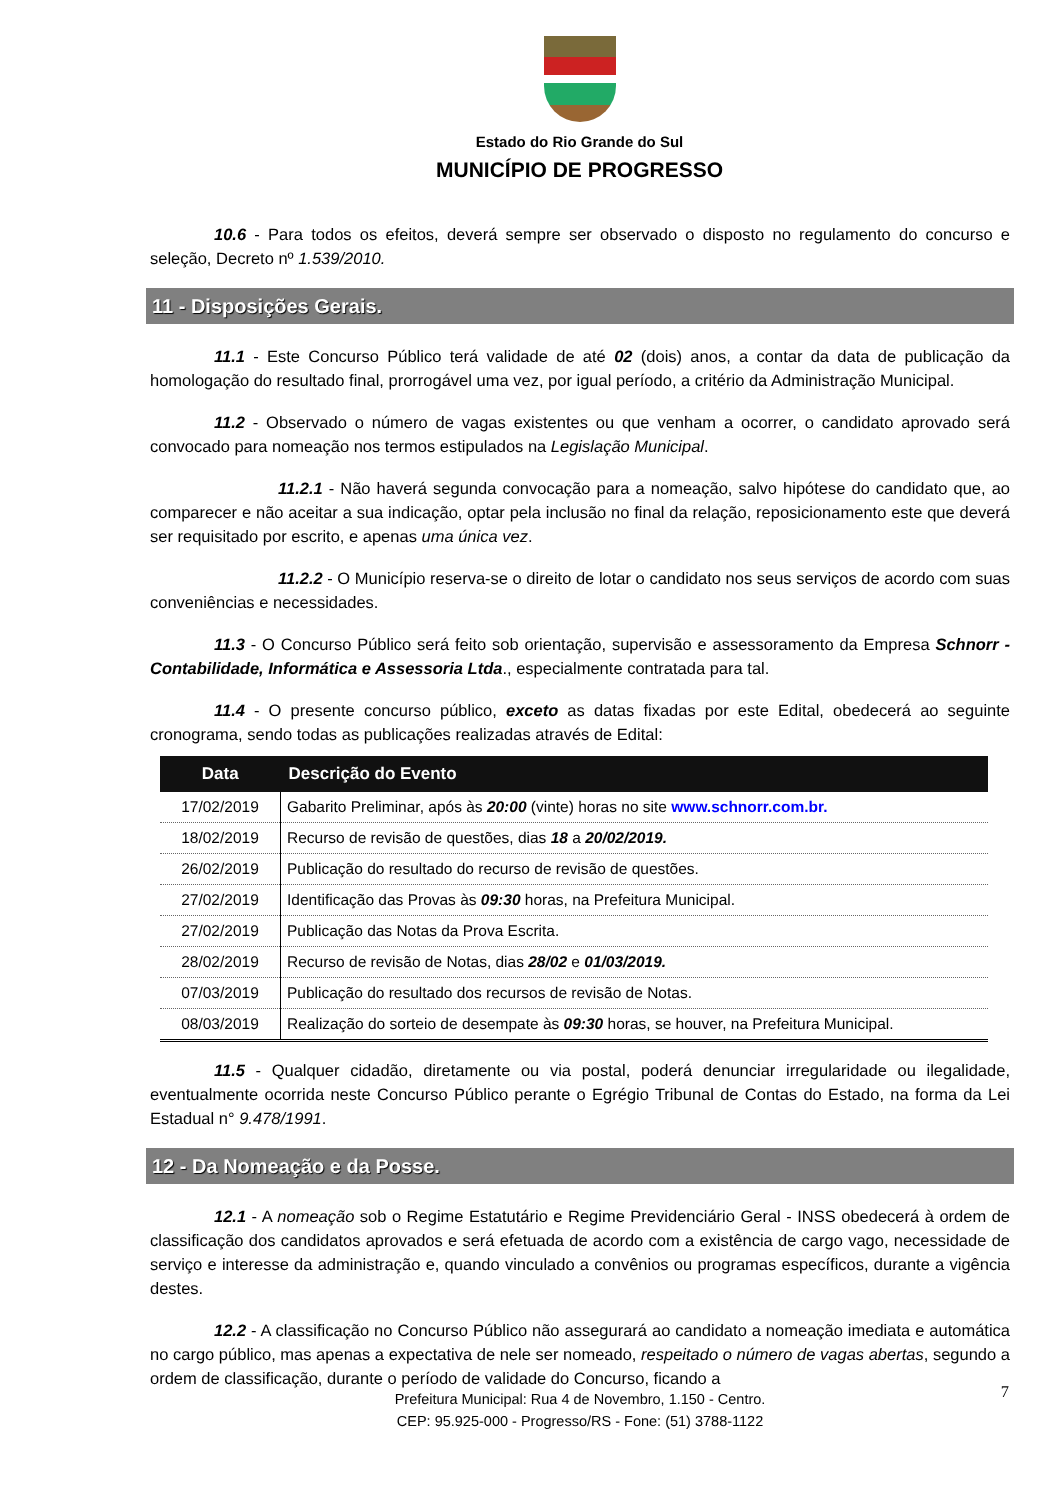Estado do Rio Grande do Sul
MUNICÍPIO DE PROGRESSO
10.6 - Para todos os efeitos, deverá sempre ser observado o disposto no regulamento do concurso e seleção, Decreto nº 1.539/2010.
11 - Disposições Gerais.
11.1 - Este Concurso Público terá validade de até 02 (dois) anos, a contar da data de publicação da homologação do resultado final, prorrogável uma vez, por igual período, a critério da Administração Municipal.
11.2 - Observado o número de vagas existentes ou que venham a ocorrer, o candidato aprovado será convocado para nomeação nos termos estipulados na Legislação Municipal.
11.2.1 - Não haverá segunda convocação para a nomeação, salvo hipótese do candidato que, ao comparecer e não aceitar a sua indicação, optar pela inclusão no final da relação, reposicionamento este que deverá ser requisitado por escrito, e apenas uma única vez.
11.2.2 - O Município reserva-se o direito de lotar o candidato nos seus serviços de acordo com suas conveniências e necessidades.
11.3 - O Concurso Público será feito sob orientação, supervisão e assessoramento da Empresa Schnorr - Contabilidade, Informática e Assessoria Ltda., especialmente contratada para tal.
11.4 - O presente concurso público, exceto as datas fixadas por este Edital, obedecerá ao seguinte cronograma, sendo todas as publicações realizadas através de Edital:
| Data | Descrição do Evento |
| --- | --- |
| 17/02/2019 | Gabarito Preliminar, após às 20:00 (vinte) horas no site www.schnorr.com.br. |
| 18/02/2019 | Recurso de revisão de questões, dias 18 a 20/02/2019. |
| 26/02/2019 | Publicação do resultado do recurso de revisão de questões. |
| 27/02/2019 | Identificação das Provas às 09:30 horas, na Prefeitura Municipal. |
| 27/02/2019 | Publicação das Notas da Prova Escrita. |
| 28/02/2019 | Recurso de revisão de Notas, dias 28/02 e 01/03/2019. |
| 07/03/2019 | Publicação do resultado dos recursos de revisão de Notas. |
| 08/03/2019 | Realização do sorteio de desempate às 09:30 horas, se houver, na Prefeitura Municipal. |
11.5 - Qualquer cidadão, diretamente ou via postal, poderá denunciar irregularidade ou ilegalidade, eventualmente ocorrida neste Concurso Público perante o Egrégio Tribunal de Contas do Estado, na forma da Lei Estadual n° 9.478/1991.
12 - Da Nomeação e da Posse.
12.1 - A nomeação sob o Regime Estatutário e Regime Previdenciário Geral - INSS obedecerá à ordem de classificação dos candidatos aprovados e será efetuada de acordo com a existência de cargo vago, necessidade de serviço e interesse da administração e, quando vinculado a convênios ou programas específicos, durante a vigência destes.
12.2 - A classificação no Concurso Público não assegurará ao candidato a nomeação imediata e automática no cargo público, mas apenas a expectativa de nele ser nomeado, respeitado o número de vagas abertas, segundo a ordem de classificação, durante o período de validade do Concurso, ficando a
7
Prefeitura Municipal: Rua 4 de Novembro, 1.150 - Centro.
CEP: 95.925-000 - Progresso/RS - Fone: (51) 3788-1122